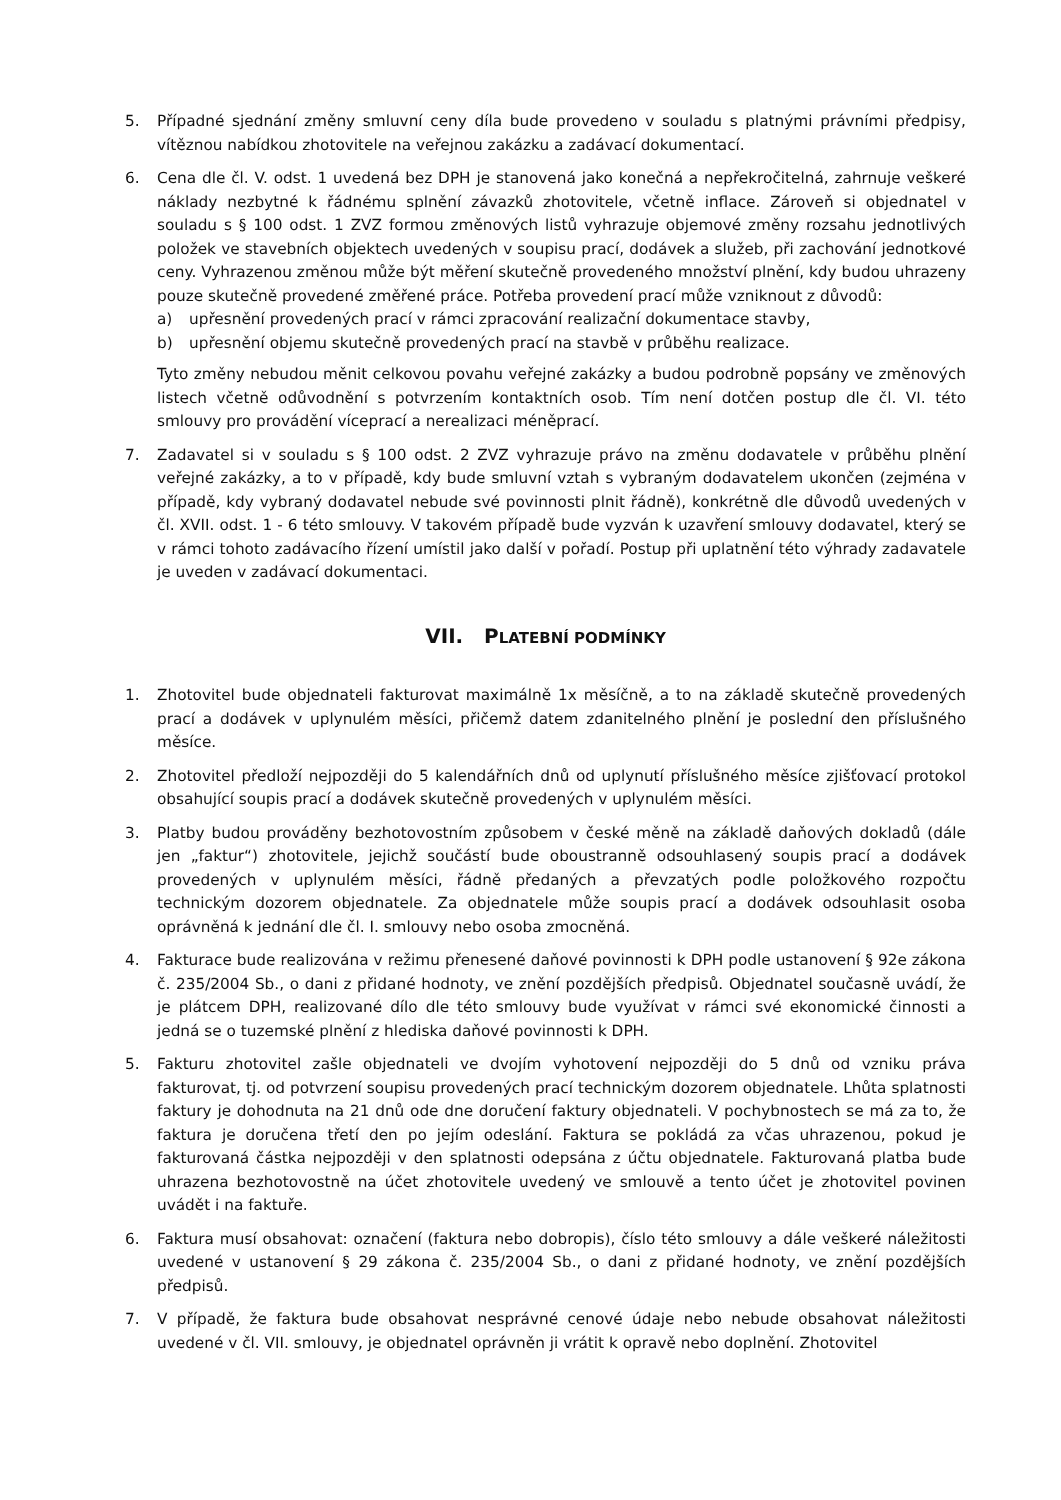5. Případné sjednání změny smluvní ceny díla bude provedeno v souladu s platnými právními předpisy, vítěznou nabídkou zhotovitele na veřejnou zakázku a zadávací dokumentací.
6. Cena dle čl. V. odst. 1 uvedená bez DPH je stanovená jako konečná a nepřekročitelná, zahrnuje veškeré náklady nezbytné k řádnému splnění závazků zhotovitele, včetně inflace. Zároveň si objednatel v souladu s § 100 odst. 1 ZVZ formou změnových listů vyhrazuje objemové změny rozsahu jednotlivých položek ve stavebních objektech uvedených v soupisu prací, dodávek a služeb, při zachování jednotkové ceny. Vyhrazenou změnou může být měření skutečně provedeného množství plnění, kdy budou uhrazeny pouze skutečně provedené změřené práce. Potřeba provedení prací může vzniknout z důvodů:
a) upřesnění provedených prací v rámci zpracování realizační dokumentace stavby,
b) upřesnění objemu skutečně provedených prací na stavbě v průběhu realizace.
Tyto změny nebudou měnit celkovou povahu veřejné zakázky a budou podrobně popsány ve změnových listech včetně odůvodnění s potvrzením kontaktních osob. Tím není dotčen postup dle čl. VI. této smlouvy pro provádění víceprací a nerealizaci méněprací.
7. Zadavatel si v souladu s § 100 odst. 2 ZVZ vyhrazuje právo na změnu dodavatele v průběhu plnění veřejné zakázky, a to v případě, kdy bude smluvní vztah s vybraným dodavatelem ukončen (zejména v případě, kdy vybraný dodavatel nebude své povinnosti plnit řádně), konkrétně dle důvodů uvedených v čl. XVII. odst. 1 - 6 této smlouvy. V takovém případě bude vyzván k uzavření smlouvy dodavatel, který se v rámci tohoto zadávacího řízení umístil jako další v pořadí. Postup při uplatnění této výhrady zadavatele je uveden v zadávací dokumentaci.
VII. PLATEBNÍ PODMÍNKY
1. Zhotovitel bude objednateli fakturovat maximálně 1x měsíčně, a to na základě skutečně provedených prací a dodávek v uplynulém měsíci, přičemž datem zdanitelného plnění je poslední den příslušného měsíce.
2. Zhotovitel předloží nejpozději do 5 kalendářních dnů od uplynutí příslušného měsíce zjišťovací protokol obsahující soupis prací a dodávek skutečně provedených v uplynulém měsíci.
3. Platby budou prováděny bezhotovostním způsobem v české měně na základě daňových dokladů (dále jen „faktur“) zhotovitele, jejichž součástí bude oboustranně odsouhlasený soupis prací a dodávek provedených v uplynulém měsíci, řádně předaných a převzatých podle položkového rozpočtu technickým dozorem objednatele. Za objednatele může soupis prací a dodávek odsouhlasit osoba oprávněná k jednání dle čl. I. smlouvy nebo osoba zmocněná.
4. Fakturace bude realizována v režimu přenesené daňové povinnosti k DPH podle ustanovení § 92e zákona č. 235/2004 Sb., o dani z přidané hodnoty, ve znění pozdějších předpisů. Objednatel současně uvádí, že je plátcem DPH, realizované dílo dle této smlouvy bude využívat v rámci své ekonomické činnosti a jedná se o tuzemské plnění z hlediska daňové povinnosti k DPH.
5. Fakturu zhotovitel zašle objednateli ve dvojím vyhotovení nejpozději do 5 dnů od vzniku práva fakturovat, tj. od potvrzení soupisu provedených prací technickým dozorem objednatele. Lhůta splatnosti faktury je dohodnuta na 21 dnů ode dne doručení faktury objednateli. V pochybnostech se má za to, že faktura je doručena třetí den po jejím odeslání. Faktura se pokládá za včas uhrazenou, pokud je fakturovaná částka nejpozději v den splatnosti odepsána z účtu objednatele. Fakturovaná platba bude uhrazena bezhotovostně na účet zhotovitele uvedený ve smlouvě a tento účet je zhotovitel povinen uvádět i na faktuře.
6. Faktura musí obsahovat: označení (faktura nebo dobropis), číslo této smlouvy a dále veškeré náležitosti uvedené v ustanovení § 29 zákona č. 235/2004 Sb., o dani z přidané hodnoty, ve znění pozdějších předpisů.
7. V případě, že faktura bude obsahovat nesprávné cenové údaje nebo nebude obsahovat náležitosti uvedené v čl. VII. smlouvy, je objednatel oprávněn ji vrátit k opravě nebo doplnění. Zhotovitel